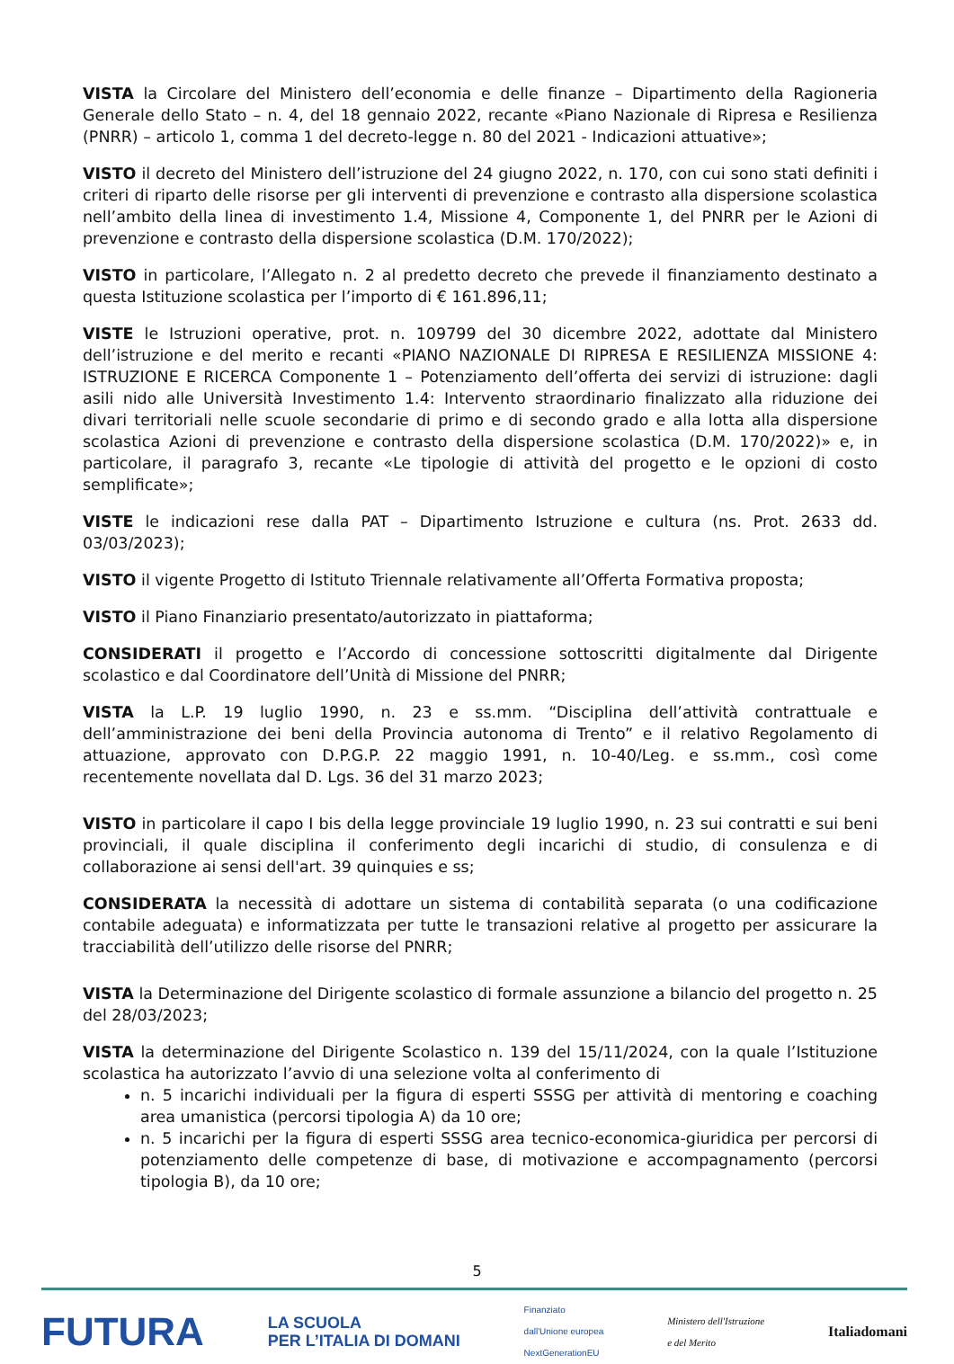VISTA la Circolare del Ministero dell’economia e delle finanze – Dipartimento della Ragioneria Generale dello Stato – n. 4, del 18 gennaio 2022, recante «Piano Nazionale di Ripresa e Resilienza (PNRR) – articolo 1, comma 1 del decreto-legge n. 80 del 2021 - Indicazioni attuative»;
VISTO il decreto del Ministero dell’istruzione del 24 giugno 2022, n. 170, con cui sono stati definiti i criteri di riparto delle risorse per gli interventi di prevenzione e contrasto alla dispersione scolastica nell’ambito della linea di investimento 1.4, Missione 4, Componente 1, del PNRR per le Azioni di prevenzione e contrasto della dispersione scolastica (D.M. 170/2022);
VISTO in particolare, l’Allegato n. 2 al predetto decreto che prevede il finanziamento destinato a questa Istituzione scolastica per l’importo di € 161.896,11;
VISTE le Istruzioni operative, prot. n. 109799 del 30 dicembre 2022, adottate dal Ministero dell’istruzione e del merito e recanti «PIANO NAZIONALE DI RIPRESA E RESILIENZA MISSIONE 4: ISTRUZIONE E RICERCA Componente 1 – Potenziamento dell’offerta dei servizi di istruzione: dagli asili nido alle Università Investimento 1.4: Intervento straordinario finalizzato alla riduzione dei divari territoriali nelle scuole secondarie di primo e di secondo grado e alla lotta alla dispersione scolastica Azioni di prevenzione e contrasto della dispersione scolastica (D.M. 170/2022)» e, in particolare, il paragrafo 3, recante «Le tipologie di attività del progetto e le opzioni di costo semplificate»;
VISTE le indicazioni rese dalla PAT – Dipartimento Istruzione e cultura (ns. Prot. 2633 dd. 03/03/2023);
VISTO il vigente Progetto di Istituto Triennale relativamente all’Offerta Formativa proposta;
VISTO il Piano Finanziario presentato/autorizzato in piattaforma;
CONSIDERATI il progetto e l’Accordo di concessione sottoscritti digitalmente dal Dirigente scolastico e dal Coordinatore dell’Unità di Missione del PNRR;
VISTA la L.P. 19 luglio 1990, n. 23 e ss.mm. “Disciplina dell’attività contrattuale e dell’amministrazione dei beni della Provincia autonoma di Trento” e il relativo Regolamento di attuazione, approvato con D.P.G.P. 22 maggio 1991, n. 10-40/Leg. e ss.mm., così come recentemente novellata dal D. Lgs. 36 del 31 marzo 2023;
VISTO in particolare il capo I bis della legge provinciale 19 luglio 1990, n. 23 sui contratti e sui beni provinciali, il quale disciplina il conferimento degli incarichi di studio, di consulenza e di collaborazione ai sensi dell'art. 39 quinquies e ss;
CONSIDERATA la necessità di adottare un sistema di contabilità separata (o una codificazione contabile adeguata) e informatizzata per tutte le transazioni relative al progetto per assicurare la tracciabilità dell’utilizzo delle risorse del PNRR;
VISTA la Determinazione del Dirigente scolastico di formale assunzione a bilancio del progetto n. 25 del 28/03/2023;
VISTA la determinazione del Dirigente Scolastico n. 139 del 15/11/2024, con la quale l’Istituzione scolastica ha autorizzato l’avvio di una selezione volta al conferimento di
n. 5 incarichi individuali per la figura di esperti SSSG per attività di mentoring e coaching area umanistica (percorsi tipologia A) da 10 ore;
n. 5 incarichi per la figura di esperti SSSG area tecnico-economica-giuridica per percorsi di potenziamento delle competenze di base, di motivazione e accompagnamento (percorsi tipologia B), da 10 ore;
5
FUTURA LA SCUOLA
PER L’ITALIA DI DOMANI Finanziato
dall'Unione europea
NextGenerationEU Ministero dell'Istruzione
e del Merito Italiadomani